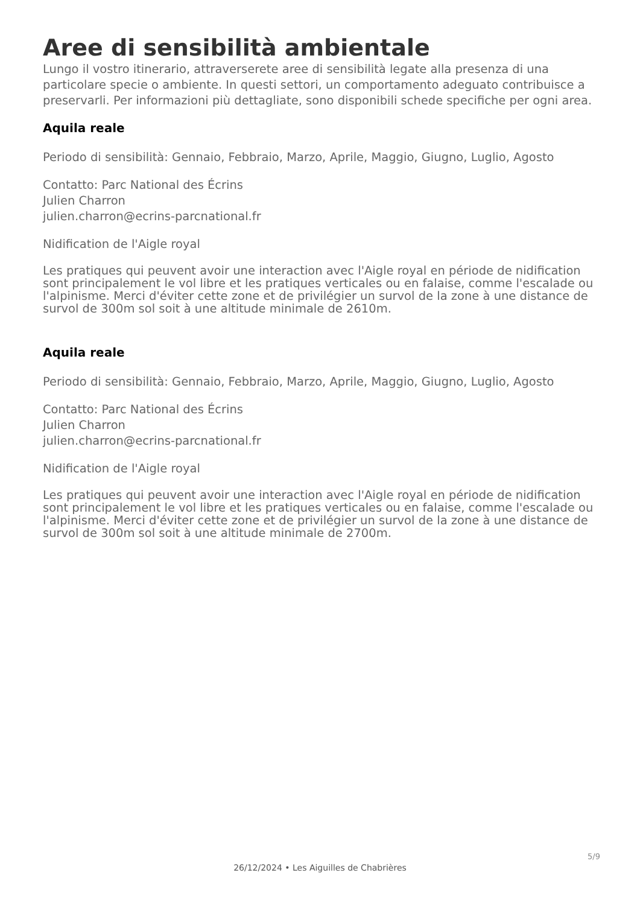Aree di sensibilità ambientale
Lungo il vostro itinerario, attraverserete aree di sensibilità legate alla presenza di una particolare specie o ambiente. In questi settori, un comportamento adeguato contribuisce a preservarli. Per informazioni più dettagliate, sono disponibili schede specifiche per ogni area.
Aquila reale
Periodo di sensibilità: Gennaio, Febbraio, Marzo, Aprile, Maggio, Giugno, Luglio, Agosto
Contatto: Parc National des Écrins
Julien Charron
julien.charron@ecrins-parcnational.fr
Nidification de l'Aigle royal
Les pratiques qui peuvent avoir une interaction avec l'Aigle royal en période de nidification sont principalement le vol libre et les pratiques verticales ou en falaise, comme l'escalade ou l'alpinisme. Merci d'éviter cette zone et de privilégier un survol de la zone à une distance de survol de 300m sol soit à une altitude minimale de 2610m.
Aquila reale
Periodo di sensibilità: Gennaio, Febbraio, Marzo, Aprile, Maggio, Giugno, Luglio, Agosto
Contatto: Parc National des Écrins
Julien Charron
julien.charron@ecrins-parcnational.fr
Nidification de l'Aigle royal
Les pratiques qui peuvent avoir une interaction avec l'Aigle royal en période de nidification sont principalement le vol libre et les pratiques verticales ou en falaise, comme l'escalade ou l'alpinisme. Merci d'éviter cette zone et de privilégier un survol de la zone à une distance de survol de 300m sol soit à une altitude minimale de 2700m.
5/9
26/12/2024 • Les Aiguilles de Chabrières